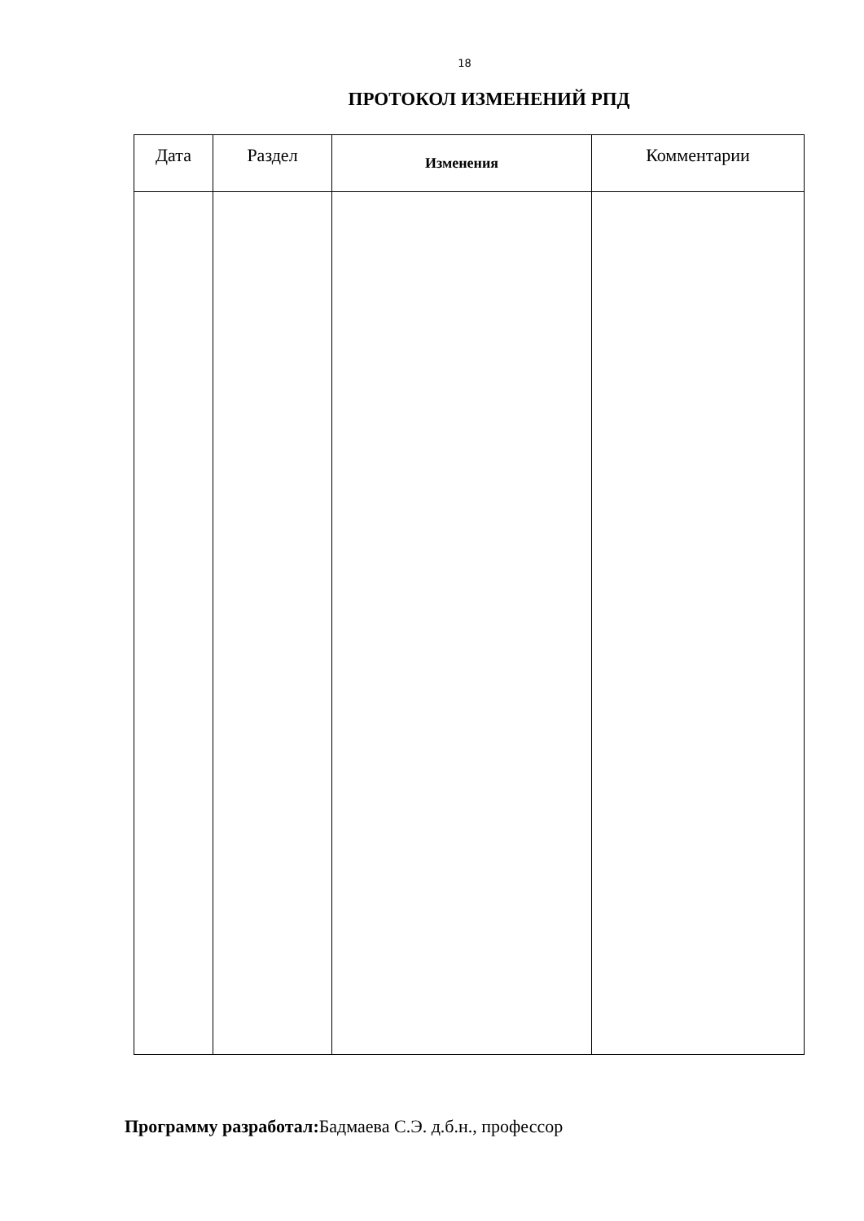18
ПРОТОКОЛ ИЗМЕНЕНИЙ РПД
| Дата | Раздел | Изменения | Комментарии |
| --- | --- | --- | --- |
Программу разработал: Бадмаева С.Э. д.б.н., профессор